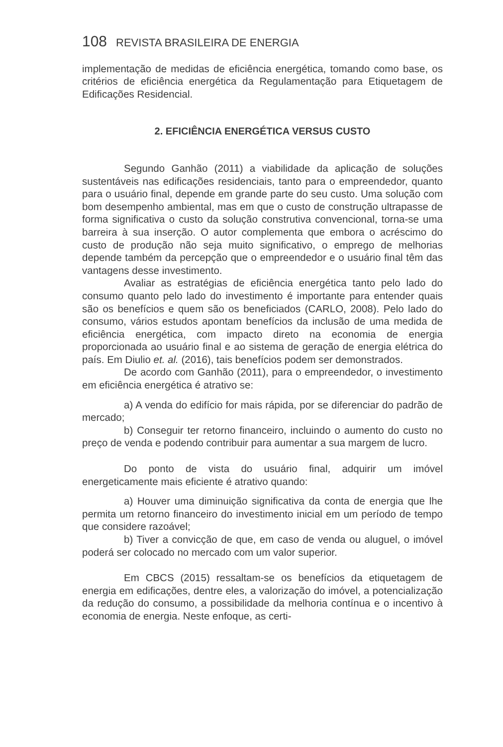108 REVISTA BRASILEIRA DE ENERGIA
implementação de medidas de eficiência energética, tomando como base, os critérios de eficiência energética da Regulamentação para Etiquetagem de Edificações Residencial.
2. EFICIÊNCIA ENERGÉTICA VERSUS CUSTO
Segundo Ganhão (2011) a viabilidade da aplicação de soluções sustentáveis nas edificações residenciais, tanto para o empreendedor, quanto para o usuário final, depende em grande parte do seu custo. Uma solução com bom desempenho ambiental, mas em que o custo de construção ultrapasse de forma significativa o custo da solução construtiva convencional, torna-se uma barreira à sua inserção. O autor complementa que embora o acréscimo do custo de produção não seja muito significativo, o emprego de melhorias depende também da percepção que o empreendedor e o usuário final têm das vantagens desse investimento.
Avaliar as estratégias de eficiência energética tanto pelo lado do consumo quanto pelo lado do investimento é importante para entender quais são os benefícios e quem são os beneficiados (CARLO, 2008). Pelo lado do consumo, vários estudos apontam benefícios da inclusão de uma medida de eficiência energética, com impacto direto na economia de energia proporcionada ao usuário final e ao sistema de geração de energia elétrica do país. Em Diulio et. al. (2016), tais benefícios podem ser demonstrados.
De acordo com Ganhão (2011), para o empreendedor, o investimento em eficiência energética é atrativo se:
a) A venda do edifício for mais rápida, por se diferenciar do padrão de mercado;
b) Conseguir ter retorno financeiro, incluindo o aumento do custo no preço de venda e podendo contribuir para aumentar a sua margem de lucro.
Do ponto de vista do usuário final, adquirir um imóvel energeticamente mais eficiente é atrativo quando:
a) Houver uma diminuição significativa da conta de energia que lhe permita um retorno financeiro do investimento inicial em um período de tempo que considere razoável;
b) Tiver a convicção de que, em caso de venda ou aluguel, o imóvel poderá ser colocado no mercado com um valor superior.
Em CBCS (2015) ressaltam-se os benefícios da etiquetagem de energia em edificações, dentre eles, a valorização do imóvel, a potencialização da redução do consumo, a possibilidade da melhoria contínua e o incentivo à economia de energia. Neste enfoque, as certi-